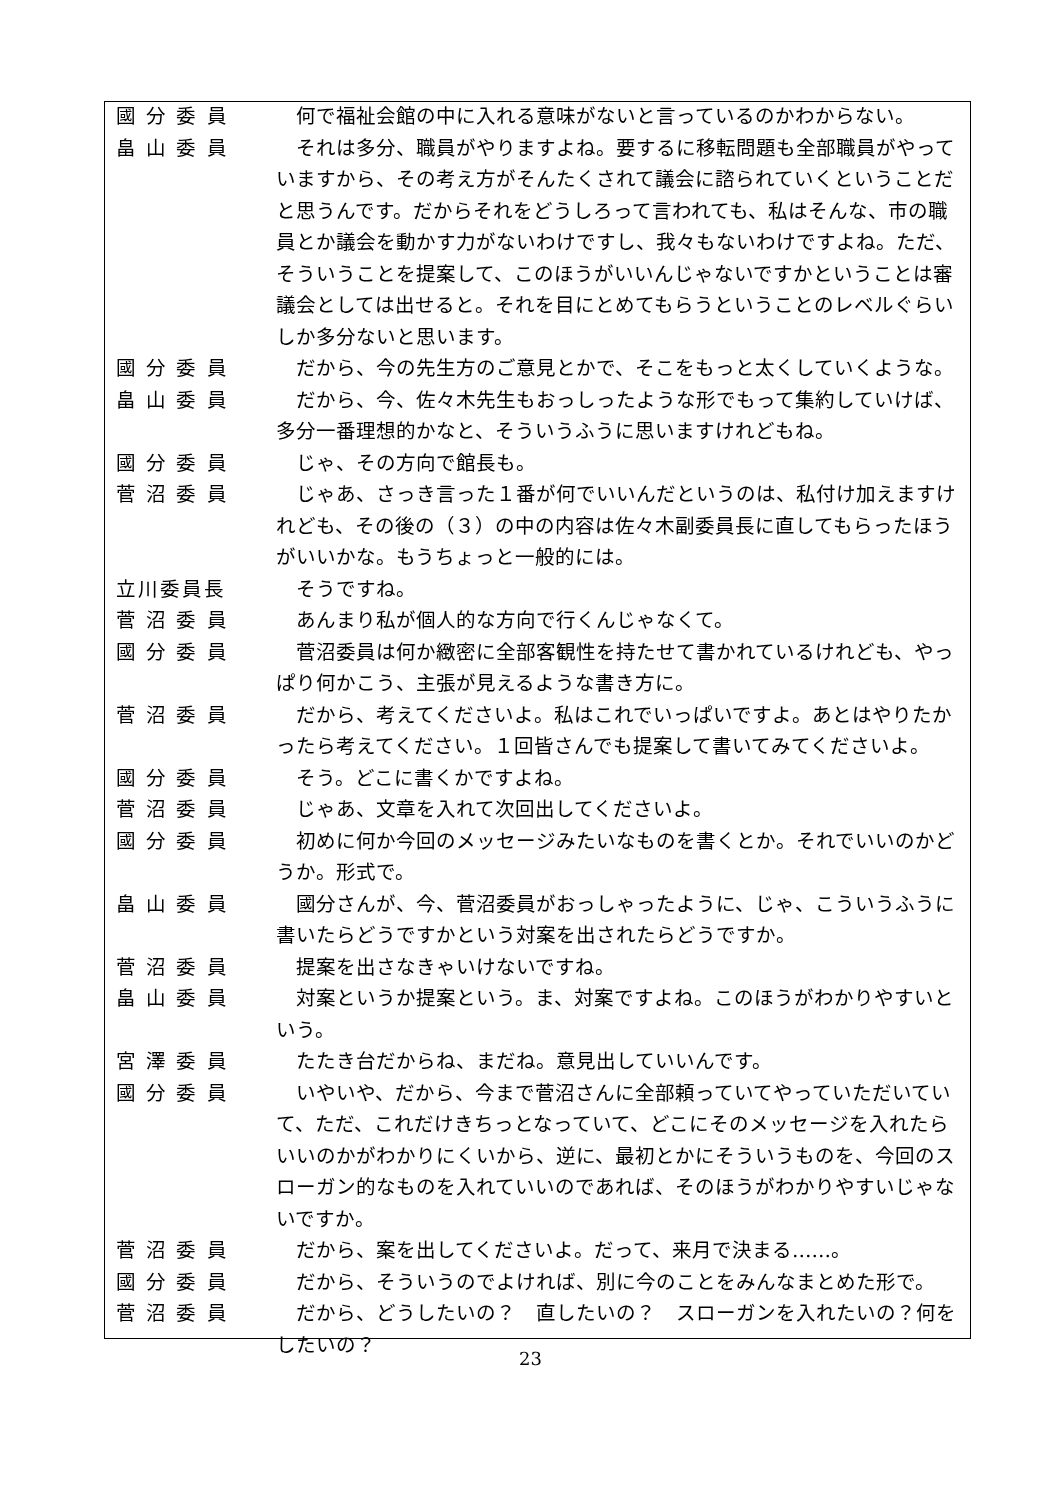國 分 委 員 　何で福祉会館の中に入れる意味がないと言っているのかわからない。
畠 山 委 員 　それは多分、職員がやりますよね。要するに移転問題も全部職員がやっていますから、その考え方がそんたくされて議会に諮られていくということだと思うんです。だからそれをどうしろって言われても、私はそんな、市の職員とか議会を動かす力がないわけですし、我々もないわけですよね。ただ、そういうことを提案して、このほうがいいんじゃないですかということは審議会としては出せると。それを目にとめてもらうということのレベルぐらいしか多分ないと思います。
國 分 委 員 　だから、今の先生方のご意見とかで、そこをもっと太くしていくような。
畠 山 委 員 　だから、今、佐々木先生もおっしったような形でもって集約していけば、多分一番理想的かなと、そういうふうに思いますけれどもね。
國 分 委 員 　じゃ、その方向で館長も。
菅 沼 委 員 　じゃあ、さっき言った１番が何でいいんだというのは、私付け加えますけれども、その後の（３）の中の内容は佐々木副委員長に直してもらったほうがいいかな。もうちょっと一般的には。
立川委員長 　そうですね。
菅 沼 委 員 　あんまり私が個人的な方向で行くんじゃなくて。
國 分 委 員 　菅沼委員は何か緻密に全部客観性を持たせて書かれているけれども、やっぱり何かこう、主張が見えるような書き方に。
菅 沼 委 員 　だから、考えてくださいよ。私はこれでいっぱいですよ。あとはやりたかったら考えてください。１回皆さんでも提案して書いてみてくださいよ。
國 分 委 員 　そう。どこに書くかですよね。
菅 沼 委 員 　じゃあ、文章を入れて次回出してくださいよ。
國 分 委 員 　初めに何か今回のメッセージみたいなものを書くとか。それでいいのかどうか。形式で。
畠 山 委 員 　國分さんが、今、菅沼委員がおっしゃったように、じゃ、こういうふうに書いたらどうですかという対案を出されたらどうですか。
菅 沼 委 員 　提案を出さなきゃいけないですね。
畠 山 委 員 　対案というか提案という。ま、対案ですよね。このほうがわかりやすいという。
宮 澤 委 員 　たたき台だからね、まだね。意見出していいんです。
國 分 委 員 　いやいや、だから、今まで菅沼さんに全部頼っていてやっていただいていて、ただ、これだけきちっとなっていて、どこにそのメッセージを入れたらいいのかがわかりにくいから、逆に、最初とかにそういうものを、今回のスローガン的なものを入れていいのであれば、そのほうがわかりやすいじゃないですか。
菅 沼 委 員 　だから、案を出してくださいよ。だって、来月で決まる……。
國 分 委 員 　だから、そういうのでよければ、別に今のことをみんなまとめた形で。
菅 沼 委 員 　だから、どうしたいの？　直したいの？　スローガンを入れたいの？何をしたいの？
23